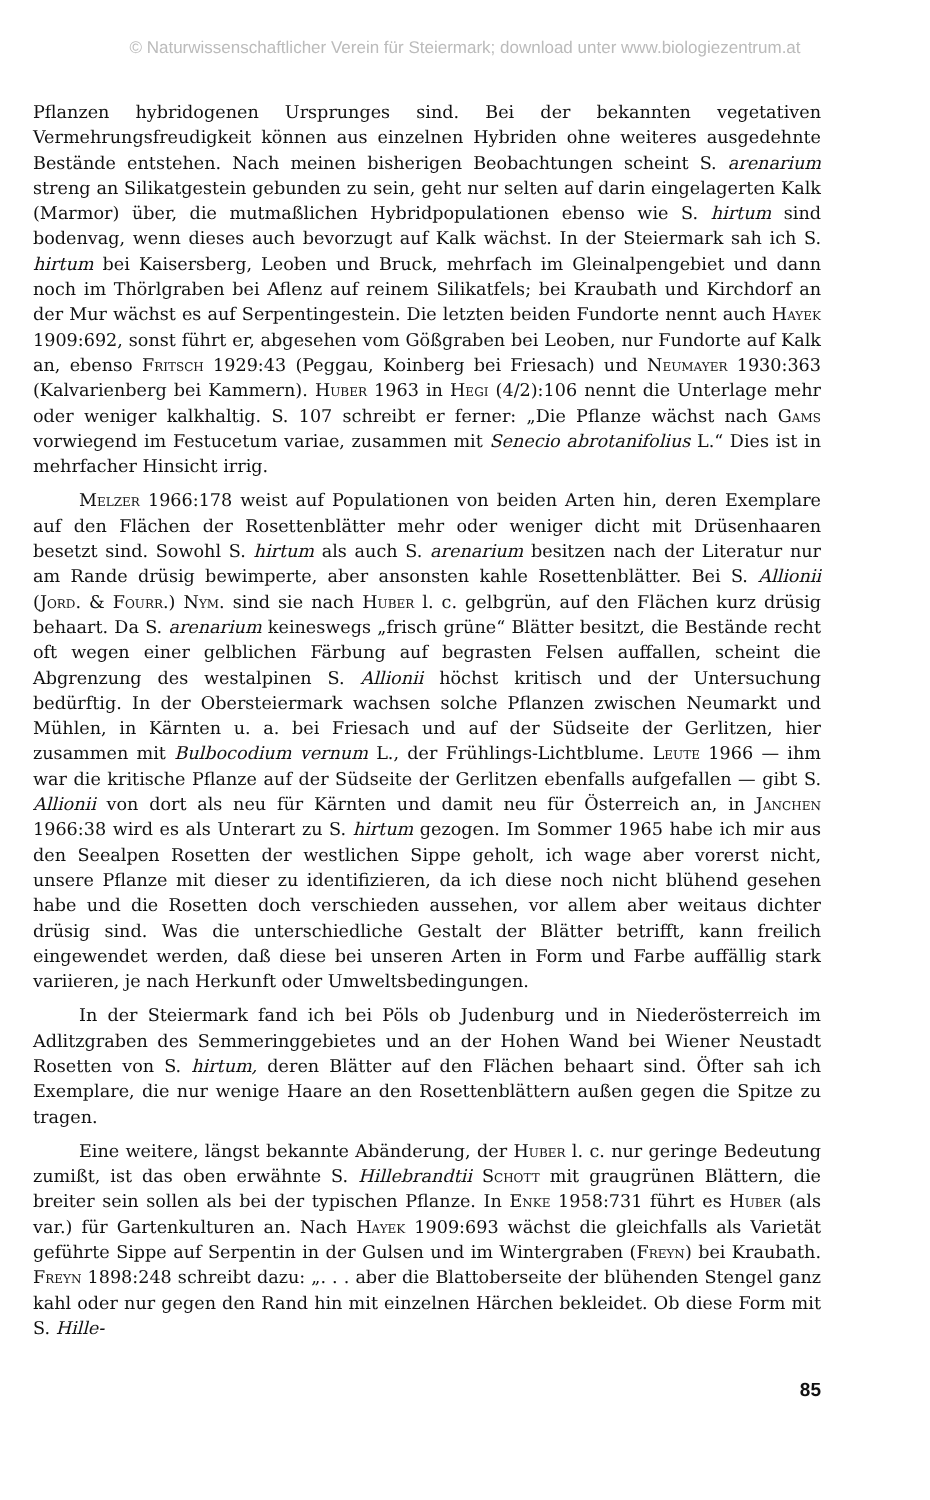© Naturwissenschaftlicher Verein für Steiermark; download unter www.biologiezentrum.at
Pflanzen hybridogenen Ursprunges sind. Bei der bekannten vegetativen Vermehrungsfreudigkeit können aus einzelnen Hybriden ohne weiteres ausgedehnte Bestände entstehen. Nach meinen bisherigen Beobachtungen scheint S. arenarium streng an Silikatgestein gebunden zu sein, geht nur selten auf darin eingelagerten Kalk (Marmor) über, die mutmaßlichen Hybridpopulationen ebenso wie S. hirtum sind bodenvag, wenn dieses auch bevorzugt auf Kalk wächst. In der Steiermark sah ich S. hirtum bei Kaisersberg, Leoben und Bruck, mehrfach im Gleinalpengebiet und dann noch im Thörlgraben bei Aflenz auf reinem Silikatfels; bei Kraubath und Kirchdorf an der Mur wächst es auf Serpentingestein. Die letzten beiden Fundorte nennt auch Hayek 1909:692, sonst führt er, abgesehen vom Gößgraben bei Leoben, nur Fundorte auf Kalk an, ebenso Fritsch 1929:43 (Peggau, Koinberg bei Friesach) und Neumayer 1930:363 (Kalvarienberg bei Kammern). Huber 1963 in Hegi (4/2):106 nennt die Unterlage mehr oder weniger kalkhaltig. S. 107 schreibt er ferner: „Die Pflanze wächst nach Gams vorwiegend im Festucetum variae, zusammen mit Senecio abrotanifolius L.“ Dies ist in mehrfacher Hinsicht irrig.
Melzer 1966:178 weist auf Populationen von beiden Arten hin, deren Exemplare auf den Flächen der Rosettenblätter mehr oder weniger dicht mit Drüsenhaaren besetzt sind. Sowohl S. hirtum als auch S. arenarium besitzen nach der Literatur nur am Rande drüsig bewimperte, aber ansonsten kahle Rosettenblätter. Bei S. Allionii (Jord. & Fourr.) Nym. sind sie nach Huber l. c. gelbgrün, auf den Flächen kurz drüsig behaart. Da S. arenarium keineswegs „frisch grüne“ Blätter besitzt, die Bestände recht oft wegen einer gelblichen Färbung auf begrasten Felsen auffallen, scheint die Abgrenzung des westalpinen S. Allionii höchst kritisch und der Untersuchung bedürftig. In der Obersteiermark wachsen solche Pflanzen zwischen Neumarkt und Mühlen, in Kärnten u. a. bei Friesach und auf der Südseite der Gerlitzen, hier zusammen mit Bulbocodium vernum L., der Frühlings-Lichtblume. Leute 1966 — ihm war die kritische Pflanze auf der Südseite der Gerlitzen ebenfalls aufgefallen — gibt S. Allionii von dort als neu für Kärnten und damit neu für Österreich an, in Janchen 1966:38 wird es als Unterart zu S. hirtum gezogen. Im Sommer 1965 habe ich mir aus den Seealpen Rosetten der westlichen Sippe geholt, ich wage aber vorerst nicht, unsere Pflanze mit dieser zu identifizieren, da ich diese noch nicht blühend gesehen habe und die Rosetten doch verschieden aussehen, vor allem aber weitaus dichter drüsig sind. Was die unterschiedliche Gestalt der Blätter betrifft, kann freilich eingewendet werden, daß diese bei unseren Arten in Form und Farbe auffällig stark variieren, je nach Herkunft oder Umweltsbedingungen.
In der Steiermark fand ich bei Pöls ob Judenburg und in Niederösterreich im Adlitzgraben des Semmeringgebietes und an der Hohen Wand bei Wiener Neustadt Rosetten von S. hirtum, deren Blätter auf den Flächen behaart sind. Öfter sah ich Exemplare, die nur wenige Haare an den Rosettenblättern außen gegen die Spitze zu tragen.
Eine weitere, längst bekannte Abänderung, der Huber l. c. nur geringe Bedeutung zumißt, ist das oben erwähnte S. Hillebrandtii Schott mit graugrünen Blättern, die breiter sein sollen als bei der typischen Pflanze. In Enke 1958:731 führt es Huber (als var.) für Gartenkulturen an. Nach Hayek 1909:693 wächst die gleichfalls als Varietät geführte Sippe auf Serpentin in der Gulsen und im Wintergraben (Freyn) bei Kraubath. Freyn 1898:248 schreibt dazu: „. . . aber die Blattoberseite der blühenden Stengel ganz kahl oder nur gegen den Rand hin mit einzelnen Härchen bekleidet. Ob diese Form mit S. Hille-
85